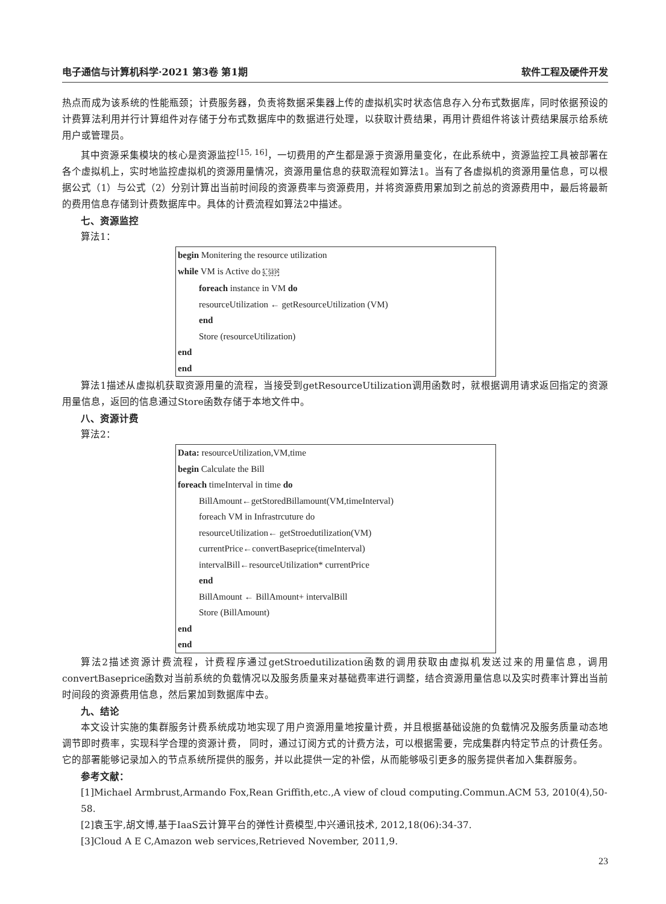电子通信与计算机科学·2021 第3卷 第1期 软件工程及硬件开发
热点而成为该系统的性能瓶颈；计费服务器，负责将数据采集器上传的虚拟机实时状态信息存入分布式数据库，同时依据预设的计费算法利用并行计算组件对存储于分布式数据库中的数据进行处理，以获取计费结果，再用计费组件将该计费结果展示给系统用户或管理员。
其中资源采集模块的核心是资源监控<sup>[15, 16]</sup>，一切费用的产生都是源于资源用量变化，在此系统中，资源监控工具被部署在各个虚拟机上，实时地监控虚拟机的资源用量情况，资源用量信息的获取流程如算法1。当有了各虚拟机的资源用量信息，可以根据公式（1）与公式（2）分别计算出当前时间段的资源费率与资源费用，并将资源费用累加到之前总的资源费用中，最后将最新的费用信息存储到计费数据库中。具体的计费流程如算法2中描述。
七、资源监控
算法1：
begin Monitering the resource utilization
while VM is Active do L SEP
foreach instance in VM do
resourceUtilization ← getResourceUtilization (VM)
end
Store (resourceUtilization)
end
end
算法1描述从虚拟机获取资源用量的流程，当接受到getResourceUtilization调用函数时，就根据调用请求返回指定的资源用量信息，返回的信息通过Store函数存储于本地文件中。
八、资源计费
算法2：
Data: resourceUtilization,VM,time
begin Calculate the Bill
foreach timeInterval in time do
BillAmount←getStoredBillamount(VM,timeInterval)
foreach VM in Infrastrcuture do
resourceUtilization← getStroedutilization(VM)
currentPrice←convertBaseprice(timeInterval)
intervalBill←resourceUtilization* currentPrice
end
BillAmount ← BillAmount+ intervalBill
Store (BillAmount)
end
end
算法2描述资源计费流程，计费程序通过getStroedutilization函数的调用获取由虚拟机发送过来的用量信息，调用convertBaseprice函数对当前系统的负载情况以及服务质量来对基础费率进行调整，结合资源用量信息以及实时费率计算出当前时间段的资源费用信息，然后累加到数据库中去。
九、结论
本文设计实施的集群服务计费系统成功地实现了用户资源用量地按量计费，并且根据基础设施的负载情况及服务质量动态地调节即时费率，实现科学合理的资源计费， 同时，通过订阅方式的计费方法，可以根据需要，完成集群内特定节点的计费任务。它的部署能够记录加入的节点系统所提供的服务，并以此提供一定的补偿，从而能够吸引更多的服务提供者加入集群服务。
参考文献：
[1]Michael Armbrust,Armando Fox,Rean Griffith,etc.,A view of cloud computing.Commun.ACM 53, 2010(4),50-58.
[2]袁玉宇,胡文博,基于IaaS云计算平台的弹性计费模型,中兴通讯技术, 2012,18(06):34-37.
[3]Cloud A E C,Amazon web services,Retrieved November, 2011,9.
23